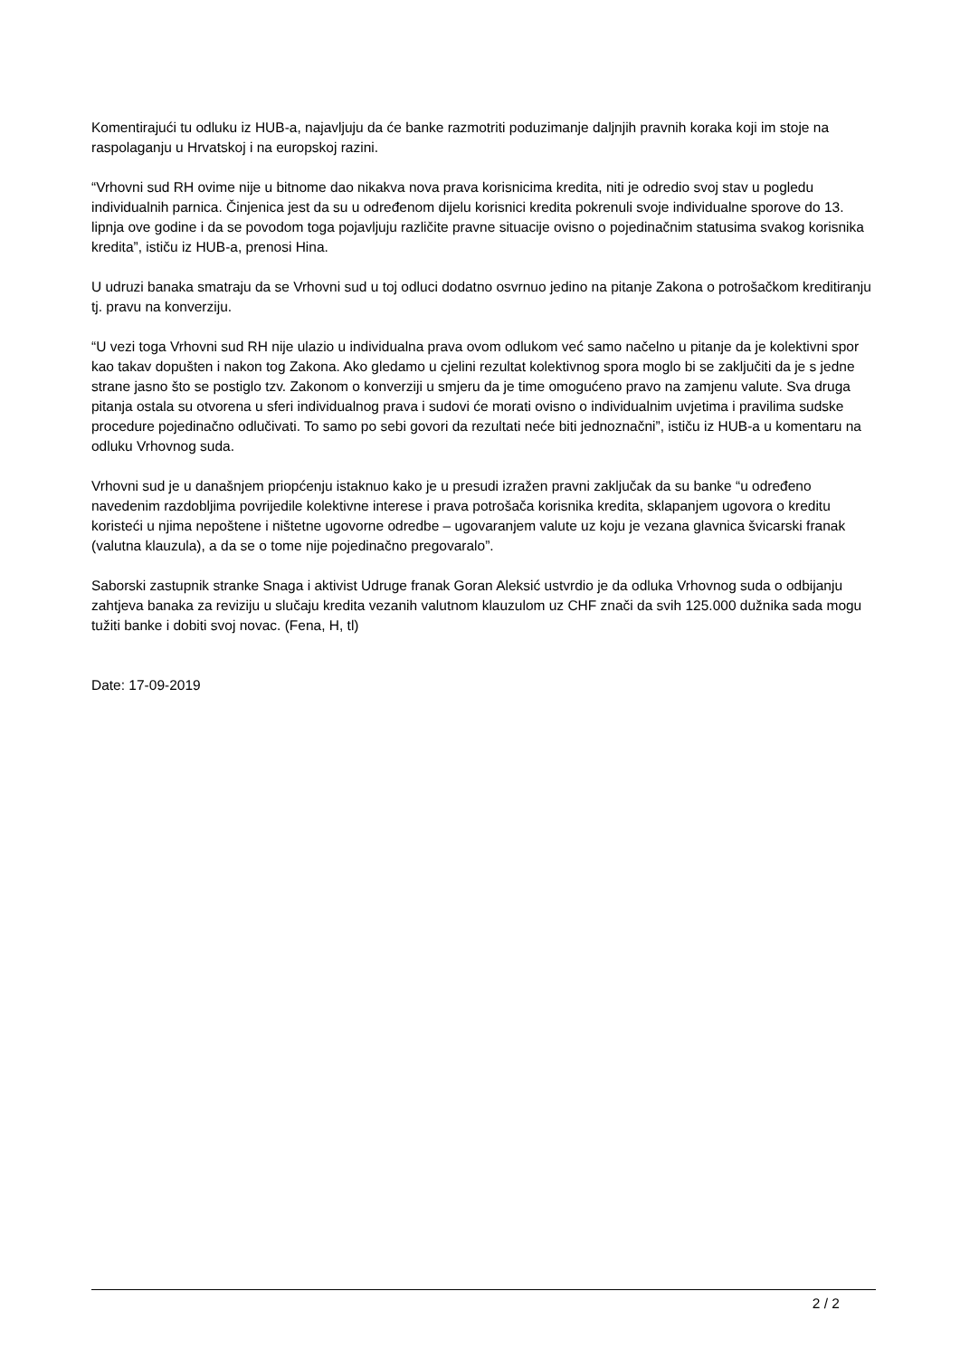Komentirajući tu odluku iz HUB-a, najavljuju da će banke razmotriti poduzimanje daljnjih pravnih koraka koji im stoje na raspolaganju u Hrvatskoj i na europskoj razini.
“Vrhovni sud RH ovime nije u bitnome dao nikakva nova prava korisnicima kredita, niti je odredio svoj stav u pogledu individualnih parnica. Činjenica jest da su u određenom dijelu korisnici kredita pokrenuli svoje individualne sporove do 13. lipnja ove godine i da se povodom toga pojavljuju različite pravne situacije ovisno o pojedinačnim statusima svakog korisnika kredita”, ističu iz HUB-a, prenosi Hina.
U udruzi banaka smatraju da se Vrhovni sud u toj odluci dodatno osvrnuo jedino na pitanje Zakona o potrošačkom kreditiranju tj. pravu na konverziju.
“U vezi toga Vrhovni sud RH nije ulazio u individualna prava ovom odlukom već samo načelno u pitanje da je kolektivni spor kao takav dopušten i nakon tog Zakona. Ako gledamo u cjelini rezultat kolektivnog spora moglo bi se zaključiti da je s jedne strane jasno što se postiglo tzv. Zakonom o konverziji u smjeru da je time omogućeno pravo na zamjenu valute. Sva druga pitanja ostala su otvorena u sferi individualnog prava i sudovi će morati ovisno o individualnim uvjetima i pravilima sudske procedure pojedinačno odlučivati. To samo po sebi govori da rezultati neće biti jednoznačni”, ističu iz HUB-a u komentaru na odluku Vrhovnog suda.
Vrhovni sud je u današnjem priopćenju istaknuo kako je u presudi izražen pravni zaključak da su banke “u određeno navedenim razdobljima povrijedile kolektivne interese i prava potrošača korisnika kredita, sklapanjem ugovora o kreditu koristeći u njima nepoštene i ništetne ugovorne odredbe – ugovaranjem valute uz koju je vezana glavnica švicarski franak (valutna klauzula), a da se o tome nije pojedinačno pregovaralo”.
Saborski zastupnik stranke Snaga i aktivist Udruge franak Goran Aleksić ustvrdio je da odluka Vrhovnog suda o odbijanju zahtjeva banaka za reviziju u slučaju kredita vezanih valutnom klauzulom uz CHF znači da svih 125.000 dužnika sada mogu tužiti banke i dobiti svoj novac. (Fena, H, tl)
Date: 17-09-2019
2 / 2